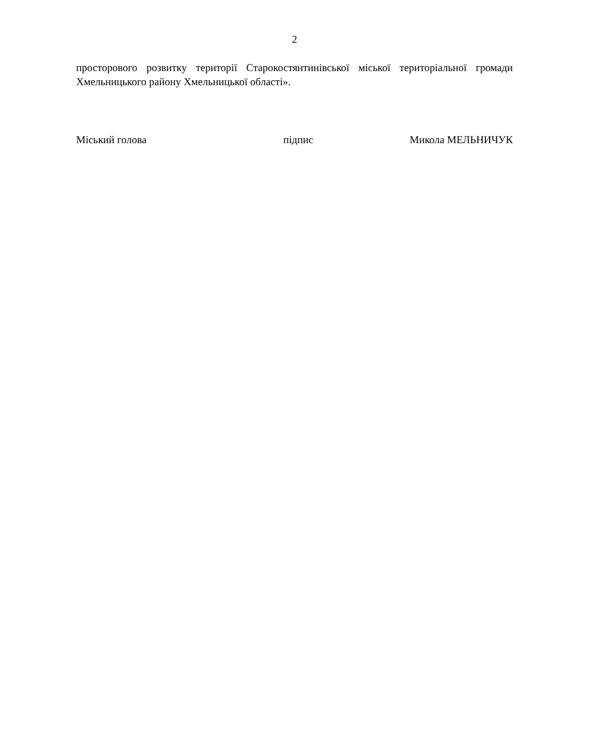2
просторового розвитку території Старокостянтинівської міської територіальної громади Хмельницького району Хмельницької області».
Міський голова підпис Микола МЕЛЬНИЧУК